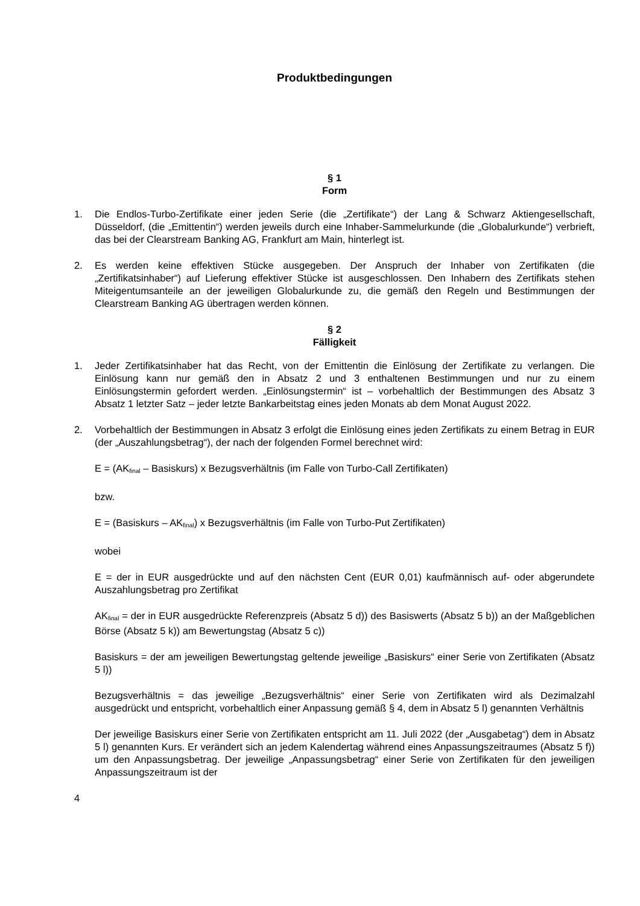Produktbedingungen
§ 1
Form
1. Die Endlos-Turbo-Zertifikate einer jeden Serie (die „Zertifikate“) der Lang & Schwarz Aktiengesellschaft, Düsseldorf, (die „Emittentin“) werden jeweils durch eine Inhaber-Sammelurkunde (die „Globalurkunde“) verbrieft, das bei der Clearstream Banking AG, Frankfurt am Main, hinterlegt ist.
2. Es werden keine effektiven Stücke ausgegeben. Der Anspruch der Inhaber von Zertifikaten (die „Zertifikatsinhaber“) auf Lieferung effektiver Stücke ist ausgeschlossen. Den Inhabern des Zertifikats stehen Miteigentumsanteile an der jeweiligen Globalurkunde zu, die gemäß den Regeln und Bestimmungen der Clearstream Banking AG übertragen werden können.
§ 2
Fälligkeit
1. Jeder Zertifikatsinhaber hat das Recht, von der Emittentin die Einlösung der Zertifikate zu verlangen. Die Einlösung kann nur gemäß den in Absatz 2 und 3 enthaltenen Bestimmungen und nur zu einem Einlösungstermin gefordert werden. „Einlösungstermin“ ist – vorbehaltlich der Bestimmungen des Absatz 3 Absatz 1 letzter Satz – jeder letzte Bankarbeitstag eines jeden Monats ab dem Monat August 2022.
2. Vorbehaltlich der Bestimmungen in Absatz 3 erfolgt die Einlösung eines jeden Zertifikats zu einem Betrag in EUR (der „Auszahlungsbetrag“), der nach der folgenden Formel berechnet wird:
E = (AK<sub>final</sub> – Basiskurs) x Bezugsverhältnis (im Falle von Turbo-Call Zertifikaten)
bzw.
E = (Basiskurs – AK<sub>final</sub>) x Bezugsverhältnis (im Falle von Turbo-Put Zertifikaten)
wobei
E = der in EUR ausgedrückte und auf den nächsten Cent (EUR 0,01) kaufmännisch auf- oder abgerundete Auszahlungsbetrag pro Zertifikat
AK<sub>final</sub> = der in EUR ausgedrückte Referenzpreis (Absatz 5 d)) des Basiswerts (Absatz 5 b)) an der Maßgeblichen Börse (Absatz 5 k)) am Bewertungstag (Absatz 5 c))
Basiskurs = der am jeweiligen Bewertungstag geltende jeweilige „Basiskurs“ einer Serie von Zertifikaten (Absatz 5 l))
Bezugsverhältnis = das jeweilige „Bezugsverhältnis“ einer Serie von Zertifikaten wird als Dezimalzahl ausgedrückt und entspricht, vorbehaltlich einer Anpassung gemäß § 4, dem in Absatz 5 l) genannten Verhältnis
Der jeweilige Basiskurs einer Serie von Zertifikaten entspricht am 11. Juli 2022 (der „Ausgabetag“) dem in Absatz 5 l) genannten Kurs. Er verändert sich an jedem Kalendertag während eines Anpassungszeitraumes (Absatz 5 f)) um den Anpassungsbetrag. Der jeweilige „Anpassungsbetrag“ einer Serie von Zertifikaten für den jeweiligen Anpassungszeitraum ist der
4